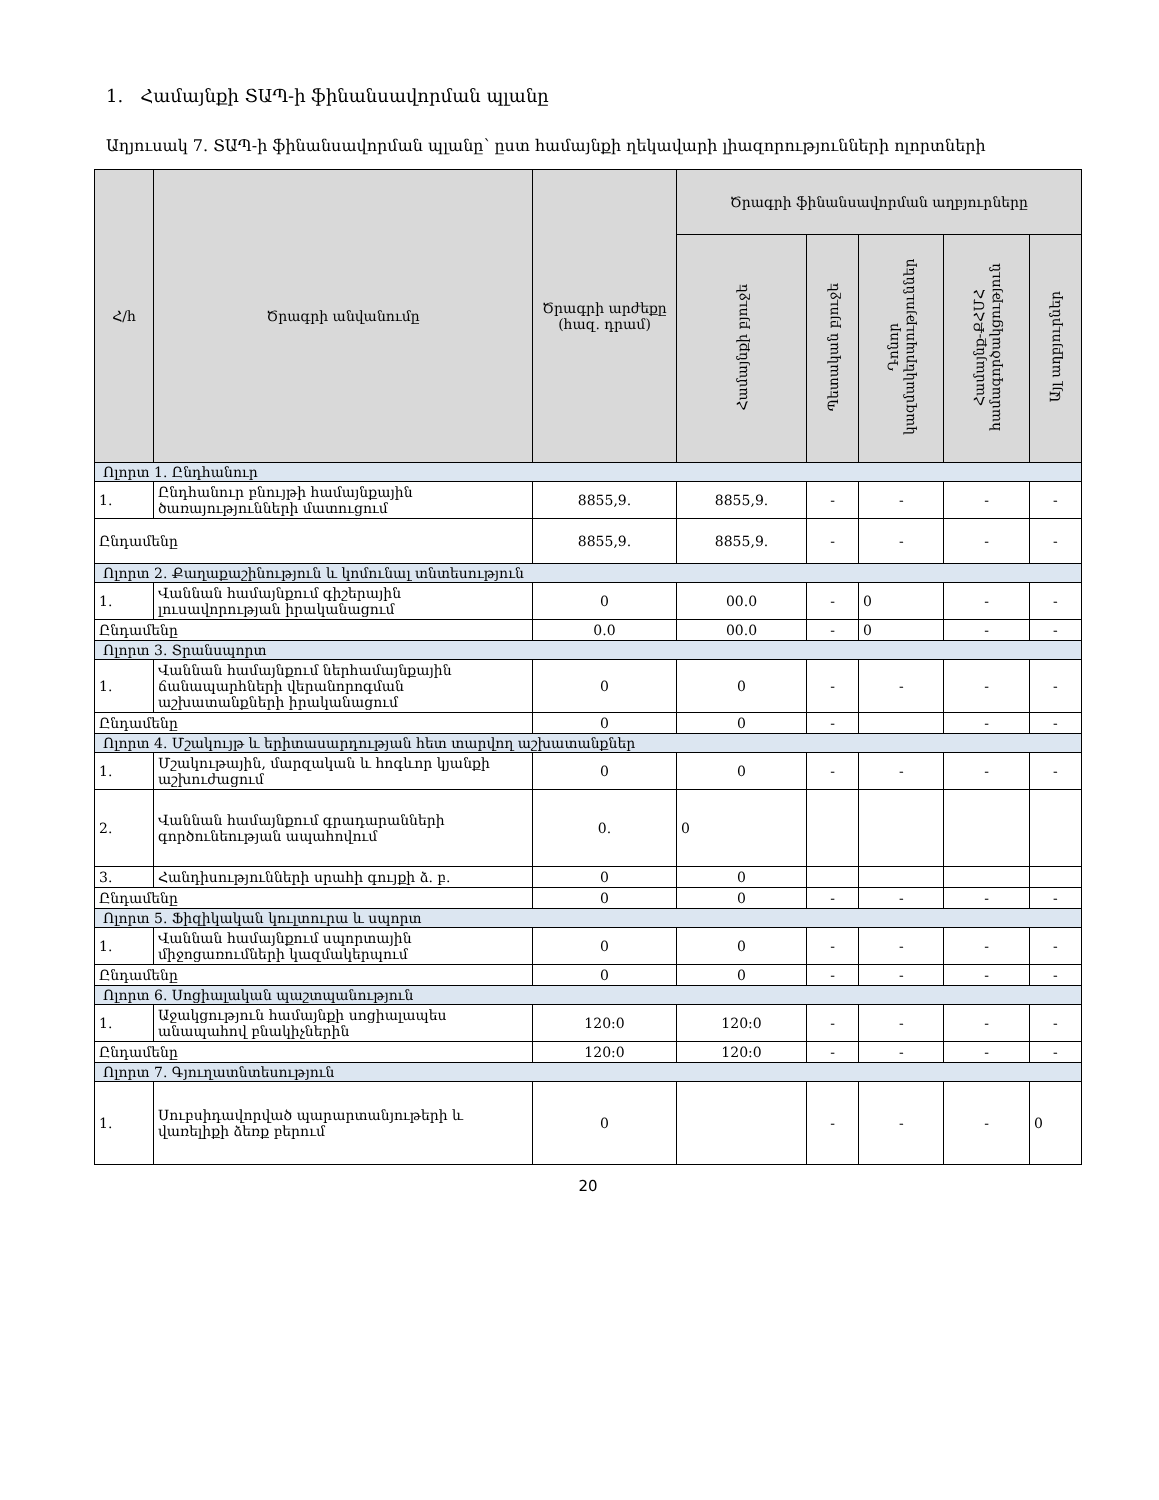1. Համայնքի ՏԱՊ-ի ֆինանսավորման պլանը
Աղյուսակ 7. ՏԱՊ-ի ֆինանսավորման պլանը՝ ըստ համայնքի ղեկավարի լիազորությունների ոլորտների
| Հ/հ | Ծրագրի անվանումը | Ծրագրի արժեքը (հազ. դրամ) | Ծրագրի ֆինանսավորման աղբյուրները | | | | |
| --- | --- | --- | --- | --- | --- | --- | --- |
| | | | Համայնքի բյուջե | Պետական բյուջե | Դոնոր կազմակերպություններ | Համայնք-ՔՀՄՀ համագործակցություն | Այլ աղբյուրներ |
| Ոլորտ 1. Ընդհանուր | | | | | | | |
| 1. | Ընդհանուր բնույթի համայնքային ծառայությունների մատուցում | 8855,9. | 8855,9. | - | - | - | - |
| Ընդամենը | | 8855,9. | 8855,9. | - | - | - | - |
| Ոլորտ 2. Քաղաքաշինություն և կոմունալ տնտեսություն | | | | | | | |
| 1. | Վաննան համայնքում գիշերային լուսավորության իրականացում | 0 | 00.0 | - | 0 | - | - |
| Ընդամենը | | 0.0 | 00.0 | - | 0 | - | - |
| Ոլորտ 3. Տրանսպորտ | | | | | | | |
| 1. | Վաննան համայնքում ներհամայնքային ճանապարհների վերանորոգման աշխատանքների իրականացում | 0 | 0 | - | - | - | - |
| Ընդամենը | | 0 | 0 | - | | - | - |
| Ոլորտ 4. Մշակույթ և երիտասարդության հետ տարվող աշխատանքներ | | | | | | | |
| 1. | Մշակութային, մարզական և հոգևոր կյանքի աշխուժացում | 0 | 0 | - | - | - | - |
| 2. | Վաննան համայնքում գրադարանների գործունեության ապահովում | 0. | 0 | | | | |
| 3. | Հանդիսությունների սրահի գույքի ձ. բ. | 0 | 0 | | | | |
| Ընդամենը | | 0 | 0 | - | - | - | - |
| Ոլորտ 5. Ֆիզիկական կուլտուրա և սպորտ | | | | | | | |
| 1. | Վաննան համայնքում սպորտային միջոցառումների կազմակերպում | 0 | 0 | - | - | - | - |
| Ընդամենը | | 0 | 0 | - | - | - | - |
| Ոլորտ 6. Սոցիալական պաշտպանություն | | | | | | | |
| 1. | Աջակցություն համայնքի սոցիալապես անապահով բնակիչներին | 120:0 | 120:0 | - | - | - | - |
| Ընդամենը | | 120:0 | 120:0 | - | - | - | - |
| Ոլորտ 7. Գյուղատնտեսություն | | | | | | | |
| 1. | Սուբսիդավորված պարարտանյութերի և վառելիքի ձեռք բերում | 0 | | - | - | - | 0 |
20